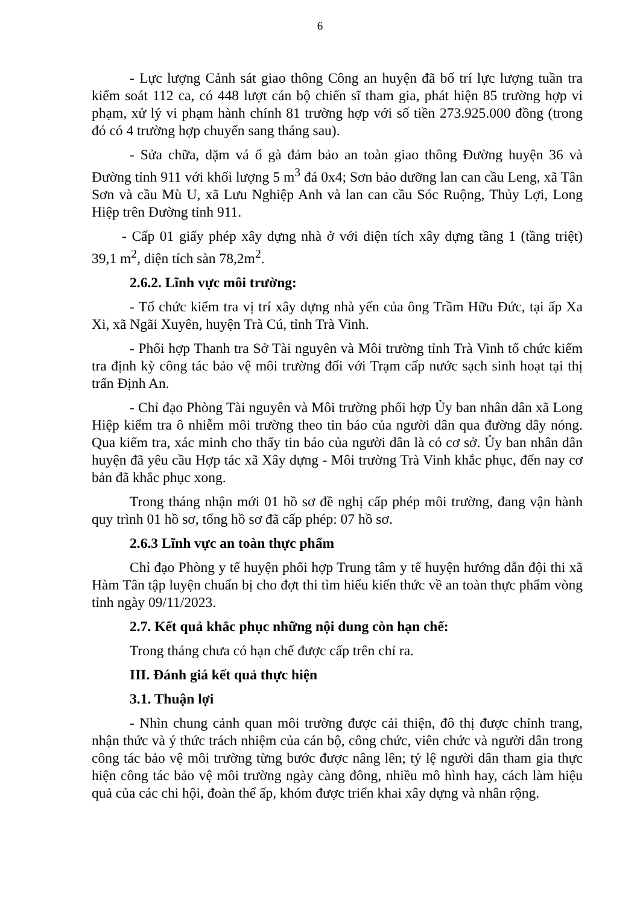6
- Lực lượng Cảnh sát giao thông Công an huyện đã bố trí lực lượng tuần tra kiểm soát 112 ca, có 448 lượt cán bộ chiến sĩ tham gia, phát hiện 85 trường hợp vi phạm, xử lý vi phạm hành chính 81 trường hợp với số tiền 273.925.000 đồng (trong đó có 4 trường hợp chuyển sang tháng sau).
- Sửa chữa, dặm vá ổ gà đảm bảo an toàn giao thông Đường huyện 36 và Đường tỉnh 911 với khối lượng 5 m<sup>3</sup> đá 0x4; Sơn bảo dưỡng lan can cầu Leng, xã Tân Sơn và cầu Mù U, xã Lưu Nghiệp Anh và lan can cầu Sóc Ruộng, Thủy Lợi, Long Hiệp trên Đường tỉnh 911.
- Cấp 01 giấy phép xây dựng nhà ở với diện tích xây dựng tầng 1 (tầng triệt) 39,1 m<sup>2</sup>, diện tích sàn 78,2m<sup>2</sup>.
2.6.2. Lĩnh vực môi trường:
- Tổ chức kiểm tra vị trí xây dựng nhà yến của ông Trầm Hữu Đức, tại ấp Xa Xi, xã Ngãi Xuyên, huyện Trà Cú, tỉnh Trà Vinh.
- Phối hợp Thanh tra Sở Tài nguyên và Môi trường tỉnh Trà Vinh tổ chức kiểm tra định kỳ công tác bảo vệ môi trường đối với Trạm cấp nước sạch sinh hoạt tại thị trấn Định An.
- Chỉ đạo Phòng Tài nguyên và Môi trường phối hợp Ủy ban nhân dân xã Long Hiệp kiểm tra ô nhiễm môi trường theo tin báo của người dân qua đường dây nóng. Qua kiểm tra, xác minh cho thấy tin báo của người dân là có cơ sở. Ủy ban nhân dân huyện đã yêu cầu Hợp tác xã Xây dựng - Môi trường Trà Vinh khắc phục, đến nay cơ bản đã khắc phục xong.
Trong tháng nhận mới 01 hồ sơ đề nghị cấp phép môi trường, đang vận hành quy trình 01 hồ sơ, tổng hồ sơ đã cấp phép: 07 hồ sơ.
2.6.3 Lĩnh vực an toàn thực phẩm
Chỉ đạo Phòng y tế huyện phối hợp Trung tâm y tế huyện hướng dẫn đội thi xã Hàm Tân tập luyện chuẩn bị cho đợt thi tìm hiểu kiến thức về an toàn thực phẩm vòng tỉnh ngày 09/11/2023.
2.7. Kết quả khắc phục những nội dung còn hạn chế:
Trong tháng chưa có hạn chế được cấp trên chỉ ra.
III. Đánh giá kết quả thực hiện
3.1. Thuận lợi
- Nhìn chung cảnh quan môi trường được cải thiện, đô thị được chỉnh trang, nhận thức và ý thức trách nhiệm của cán bộ, công chức, viên chức và người dân trong công tác bảo vệ môi trường từng bước được nâng lên; tỷ lệ người dân tham gia thực hiện công tác bảo vệ môi trường ngày càng đông, nhiều mô hình hay, cách làm hiệu quả của các chi hội, đoàn thể ấp, khóm được triển khai xây dựng và nhân rộng.